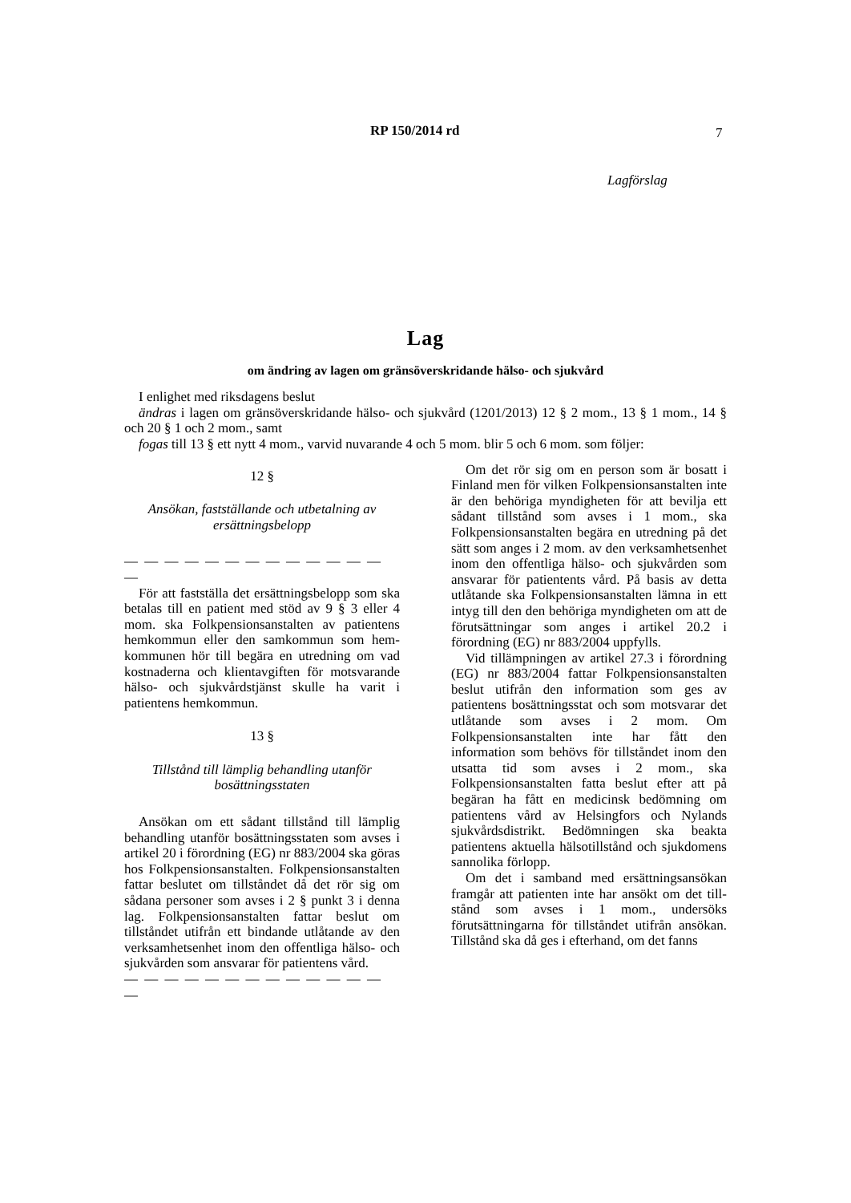RP 150/2014 rd 7
Lagförslag
Lag
om ändring av lagen om gränsöverskridande hälso- och sjukvård
I enlighet med riksdagens beslut
ändras i lagen om gränsöverskridande hälso- och sjukvård (1201/2013) 12 § 2 mom., 13 § 1 mom., 14 § och 20 § 1 och 2 mom., samt
fogas till 13 § ett nytt 4 mom., varvid nuvarande 4 och 5 mom. blir 5 och 6 mom. som följer:
12 §
Ansökan, fastställande och utbetalning av ersättningsbelopp
— — — — — — — — — — — — — —
För att fastställa det ersättningsbelopp som ska betalas till en patient med stöd av 9 § 3 eller 4 mom. ska Folkpensionsanstalten av patientens hemkommun eller den samkommun som hem-kommunen hör till begära en utredning om vad kostnaderna och klientavgiften för motsvarande hälso- och sjukvårdstjänst skulle ha varit i patientens hemkommun.
13 §
Tillstånd till lämplig behandling utanför bosättningsstaten
Ansökan om ett sådant tillstånd till lämplig behandling utanför bosättningsstaten som avses i artikel 20 i förordning (EG) nr 883/2004 ska göras hos Folkpensionsanstalten. Folkpensionsanstalten fattar beslutet om tillståndet då det rör sig om sådana personer som avses i 2 § punkt 3 i denna lag. Folkpensionsanstalten fattar beslut om tillståndet utifrån ett bindande utlåtande av den verksamhetsenhet inom den offentliga hälso- och sjukvården som ansvarar för patientens vård.
— — — — — — — — — — — — — —
Om det rör sig om en person som är bosatt i Finland men för vilken Folkpensionsanstalten inte är den behöriga myndigheten för att bevilja ett sådant tillstånd som avses i 1 mom., ska Folkpensionsanstalten begära en utredning på det sätt som anges i 2 mom. av den verksamhetsenhet inom den offentliga hälso- och sjukvården som ansvarar för patientents vård. På basis av detta utlåtande ska Folkpensionsanstalten lämna in ett intyg till den den behöriga myndigheten om att de förutsättningar som anges i artikel 20.2 i förordning (EG) nr 883/2004 uppfylls.
Vid tillämpningen av artikel 27.3 i förordning (EG) nr 883/2004 fattar Folkpensionsanstalten beslut utifrån den information som ges av patientens bosättningsstat och som motsvarar det utlåtande som avses i 2 mom. Om Folkpensionsanstalten inte har fått den information som behövs för tillståndet inom den utsatta tid som avses i 2 mom., ska Folkpensionsanstalten fatta beslut efter att på begäran ha fått en medicinsk bedömning om patientens vård av Helsingfors och Nylands sjukvårdsdistrikt. Bedömningen ska beakta patientens aktuella hälsotillstånd och sjukdomens sannolika förlopp.
Om det i samband med ersättningsansökan framgår att patienten inte har ansökt om det till-stånd som avses i 1 mom., undersöks förutsättningarna för tillståndet utifrån ansökan. Tillstånd ska då ges i efterhand, om det fanns